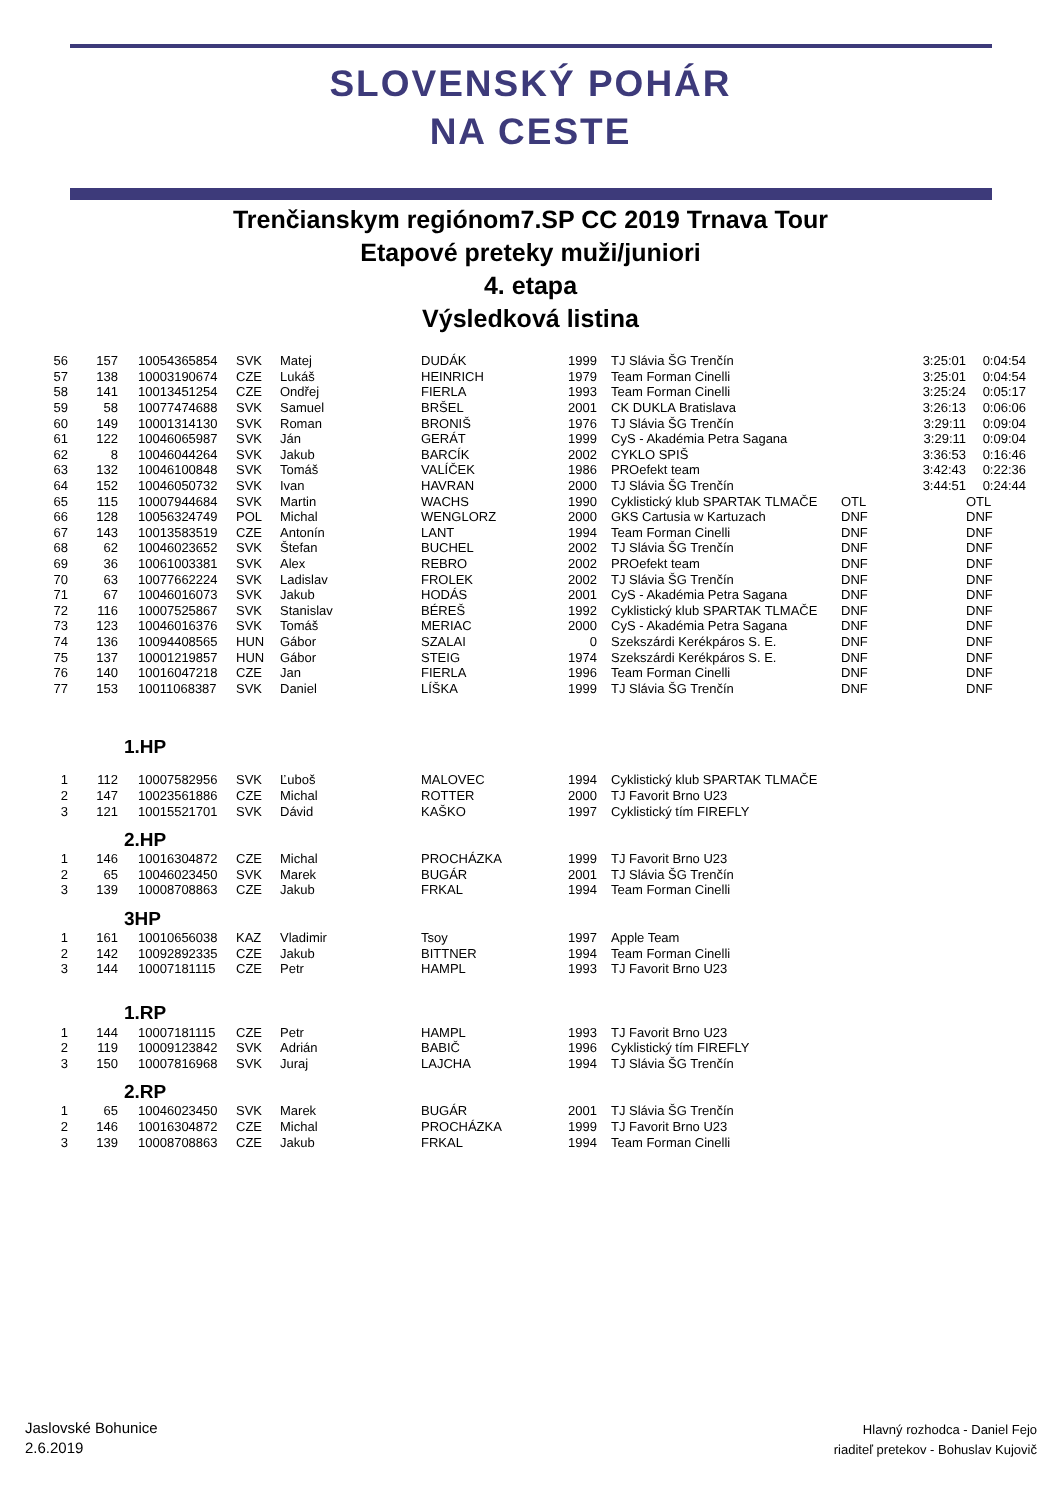SLOVENSKÝ POHÁR
NA CESTE
Trenčianskym regiónom7.SP CC 2019 Trnava Tour
Etapové preteky muži/juniori
4. etapa
Výsledková listina
| 56 | 157 | 10054365854 | SVK | Matej | DUDÁK | 1999 | TJ Slávia ŠG Trenčín | | 3:25:01 | 0:04:54 |
| 57 | 138 | 10003190674 | CZE | Lukáš | HEINRICH | 1979 | Team Forman Cinelli | | 3:25:01 | 0:04:54 |
| 58 | 141 | 10013451254 | CZE | Ondřej | FIERLA | 1993 | Team Forman Cinelli | | 3:25:24 | 0:05:17 |
| 59 | 58 | 10077474688 | SVK | Samuel | BRŠEL | 2001 | CK DUKLA Bratislava | | 3:26:13 | 0:06:06 |
| 60 | 149 | 10001314130 | SVK | Roman | BRONIŠ | 1976 | TJ Slávia ŠG Trenčín | | 3:29:11 | 0:09:04 |
| 61 | 122 | 10046065987 | SVK | Ján | GERÁT | 1999 | CyS - Akadémia Petra Sagana | | 3:29:11 | 0:09:04 |
| 62 | 8 | 10046044264 | SVK | Jakub | BARCÍK | 2002 | CYKLO SPIŠ | | 3:36:53 | 0:16:46 |
| 63 | 132 | 10046100848 | SVK | Tomáš | VALÍČEK | 1986 | PROefekt team | | 3:42:43 | 0:22:36 |
| 64 | 152 | 10046050732 | SVK | Ivan | HAVRAN | 2000 | TJ Slávia ŠG Trenčín | | 3:44:51 | 0:24:44 |
| 65 | 115 | 10007944684 | SVK | Martin | WACHS | 1990 | Cyklistický klub SPARTAK TLMAČE | OTL | | OTL |
| 66 | 128 | 10056324749 | POL | Michal | WENGLORZ | 2000 | GKS Cartusia w Kartuzach | DNF | | DNF |
| 67 | 143 | 10013583519 | CZE | Antonín | LANT | 1994 | Team Forman Cinelli | DNF | | DNF |
| 68 | 62 | 10046023652 | SVK | Štefan | BUCHEL | 2002 | TJ Slávia ŠG Trenčín | DNF | | DNF |
| 69 | 36 | 10061003381 | SVK | Alex | REBRO | 2002 | PROefekt team | DNF | | DNF |
| 70 | 63 | 10077662224 | SVK | Ladislav | FROLEK | 2002 | TJ Slávia ŠG Trenčín | DNF | | DNF |
| 71 | 67 | 10046016073 | SVK | Jakub | HODÁS | 2001 | CyS - Akadémia Petra Sagana | DNF | | DNF |
| 72 | 116 | 10007525867 | SVK | Stanislav | BÉREŠ | 1992 | Cyklistický klub SPARTAK TLMAČE | DNF | | DNF |
| 73 | 123 | 10046016376 | SVK | Tomáš | MERIAC | 2000 | CyS - Akadémia Petra Sagana | DNF | | DNF |
| 74 | 136 | 10094408565 | HUN | Gábor | SZALAI | 0 | Szekszárdi Kerékpáros S. E. | DNF | | DNF |
| 75 | 137 | 10001219857 | HUN | Gábor | STEIG | 1974 | Szekszárdi Kerékpáros S. E. | DNF | | DNF |
| 76 | 140 | 10016047218 | CZE | Jan | FIERLA | 1996 | Team Forman Cinelli | DNF | | DNF |
| 77 | 153 | 10011068387 | SVK | Daniel | LÍŠKA | 1999 | TJ Slávia ŠG Trenčín | DNF | | DNF |
1.HP
| 1 | 112 | 10007582956 | SVK | Ľuboš | MALOVEC | 1994 | Cyklistický klub SPARTAK TLMAČE |
| 2 | 147 | 10023561886 | CZE | Michal | ROTTER | 2000 | TJ Favorit Brno U23 |
| 3 | 121 | 10015521701 | SVK | Dávid | KAŠKO | 1997 | Cyklistický tím FIREFLY |
2.HP
| 1 | 146 | 10016304872 | CZE | Michal | PROCHÁZKA | 1999 | TJ Favorit Brno U23 |
| 2 | 65 | 10046023450 | SVK | Marek | BUGÁR | 2001 | TJ Slávia ŠG Trenčín |
| 3 | 139 | 10008708863 | CZE | Jakub | FRKAL | 1994 | Team Forman Cinelli |
3HP
| 1 | 161 | 10010656038 | KAZ | Vladimir | Tsoy | 1997 | Apple Team |
| 2 | 142 | 10092892335 | CZE | Jakub | BITTNER | 1994 | Team Forman Cinelli |
| 3 | 144 | 10007181115 | CZE | Petr | HAMPL | 1993 | TJ Favorit Brno U23 |
1.RP
| 1 | 144 | 10007181115 | CZE | Petr | HAMPL | 1993 | TJ Favorit Brno U23 |
| 2 | 119 | 10009123842 | SVK | Adrián | BABIČ | 1996 | Cyklistický tím FIREFLY |
| 3 | 150 | 10007816968 | SVK | Juraj | LAJCHA | 1994 | TJ Slávia ŠG Trenčín |
2.RP
| 1 | 65 | 10046023450 | SVK | Marek | BUGÁR | 2001 | TJ Slávia ŠG Trenčín |
| 2 | 146 | 10016304872 | CZE | Michal | PROCHÁZKA | 1999 | TJ Favorit Brno U23 |
| 3 | 139 | 10008708863 | CZE | Jakub | FRKAL | 1994 | Team Forman Cinelli |
Jaslovské Bohunice
2.6.2019
Hlavný rozhodca - Daniel Fejo
riaditeľ pretekov - Bohuslav Kujovič